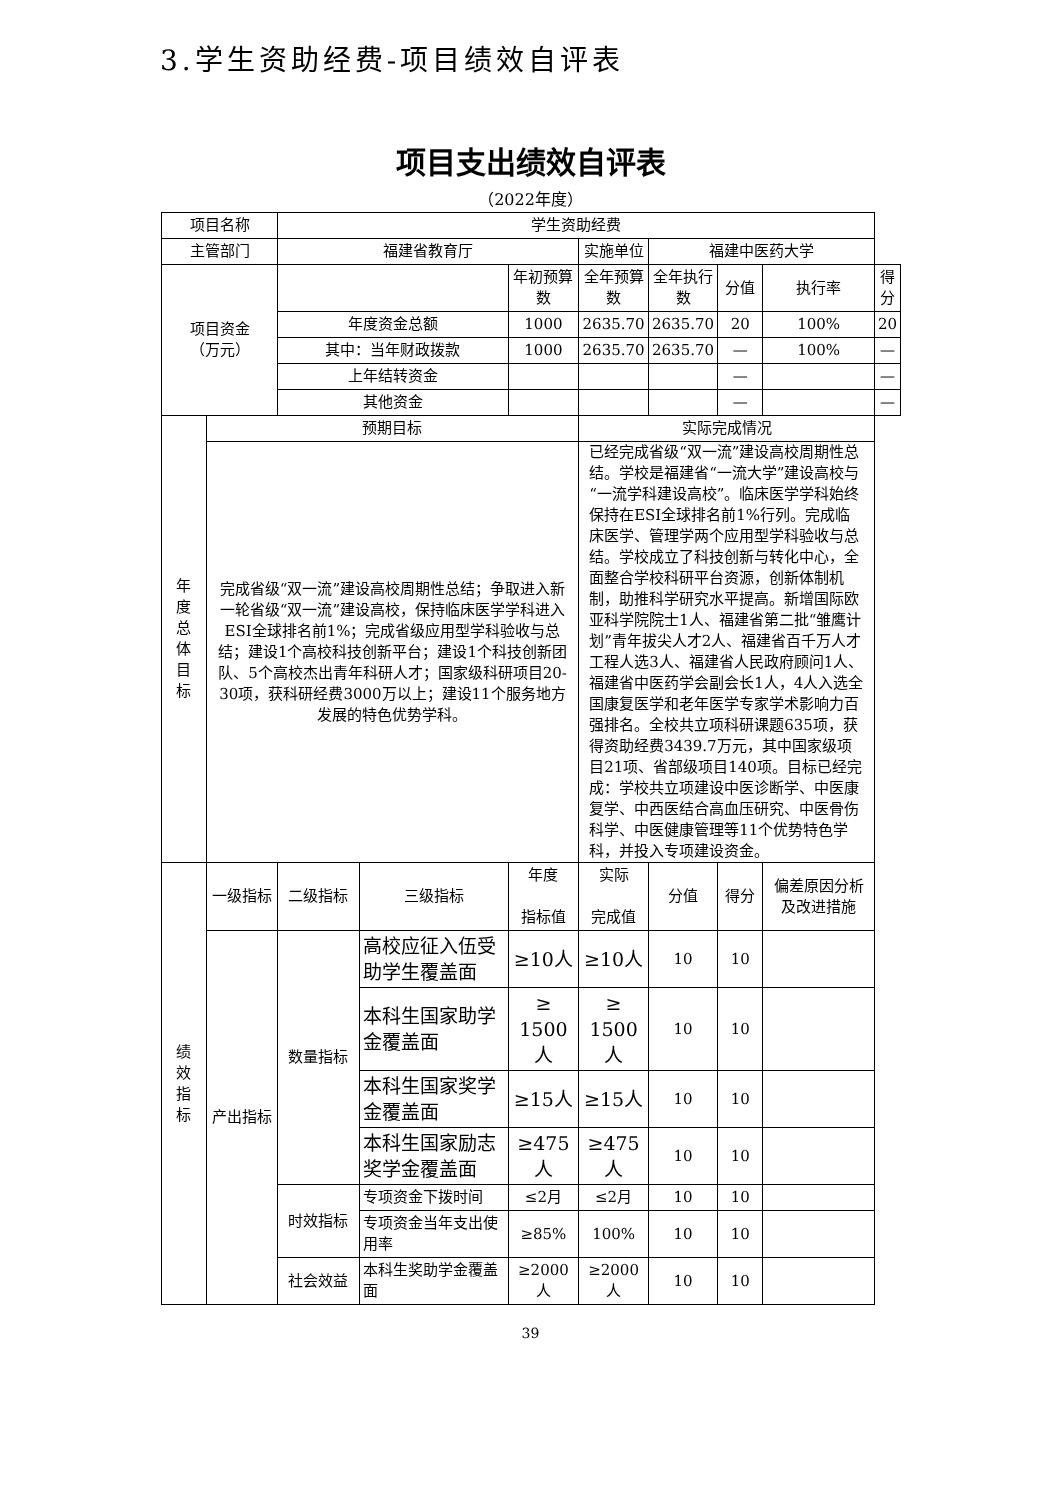3.学生资助经费-项目绩效自评表
项目支出绩效自评表
（2022年度）
| 项目名称 | | 学生资助经费 | | | | | | | |
| 主管部门 | | 福建省教育厅 | | | 实施单位 | 福建中医药大学 | | | |
| 项目资金 （万元） | | | | 年初预算数 | 全年预算数 | 全年执行数 | 分值 | 执行率 | 得分 |
| | | 年度资金总额 | | 1000 | 2635.70 | 2635.70 | 20 | 100% | 20 |
| | | 其中：当年财政拨款 | | 1000 | 2635.70 | 2635.70 | — | 100% | — |
| | | 上年结转资金 | | | | | — | | — |
| | | 其他资金 | | | | | — | | — |
| 年 度 总 体 目 标 | 预期目标 | | | | 实际完成情况 | | | | |
| | 完成省级“双一流”建设高校周期性总结；争取进入新一轮省级“双一流”建设高校，保持临床医学学科进入ESI全球排名前1%；完成省级应用型学科验收与总结；建设1个高校科技创新平台；建设1个科技创新团队、5个高校杰出青年科研人才；国家级科研项目20-30项，获科研经费3000万以上；建设11个服务地方发展的特色优势学科。 | | | | 已经完成省级“双一流”建设高校周期性总结。学校是福建省“一流大学”建设高校与“一流学科建设高校”。临床医学学科始终保持在ESI全球排名前1%行列。完成临床医学、管理学两个应用型学科验收与总结。学校成立了科技创新与转化中心，全面整合学校科研平台资源，创新体制机制，助推科学研究水平提高。新增国际欧亚科学院院士1人、福建省第二批“雏鹰计划”青年拔尖人才2人、福建省百千万人才工程人选3人、福建省人民政府顾问1人、福建省中医药学会副会长1人，4人入选全国康复医学和老年医学专家学术影响力百强排名。全校共立项科研课题635项，获得资助经费3439.7万元，其中国家级项目21项、省部级项目140项。目标已经完成：学校共立项建设中医诊断学、中医康复学、中西医结合高血压研究、中医骨伤科学、中医健康管理等11个优势特色学科，并投入专项建设资金。 | | | | |
| 绩 效 指 标 | 一级指标 | 二级指标 | 三级指标 | 年度 指标值 | 实际 完成值 | 分值 | 得分 | 偏差原因分析及改进措施 | |
| | 产出指标 | 数量指标 | 高校应征入伍受助学生覆盖面 | ≥10人 | ≥10人 | 10 | 10 | | |
| | | | 本科生国家助学金覆盖面 | ≥ 1500 人 | ≥ 1500 人 | 10 | 10 | | |
| | | | 本科生国家奖学金覆盖面 | ≥15人 | ≥15人 | 10 | 10 | | |
| | | | 本科生国家励志奖学金覆盖面 | ≥475人 | ≥475人 | 10 | 10 | | |
| | | 时效指标 | 专项资金下拨时间 | ≤2月 | ≤2月 | 10 | 10 | | |
| | | | 专项资金当年支出使用率 | ≥85% | 100% | 10 | 10 | | |
| | | 社会效益 | 本科生奖助学金覆盖面 | ≥2000人 | ≥2000人 | 10 | 10 | | |
39